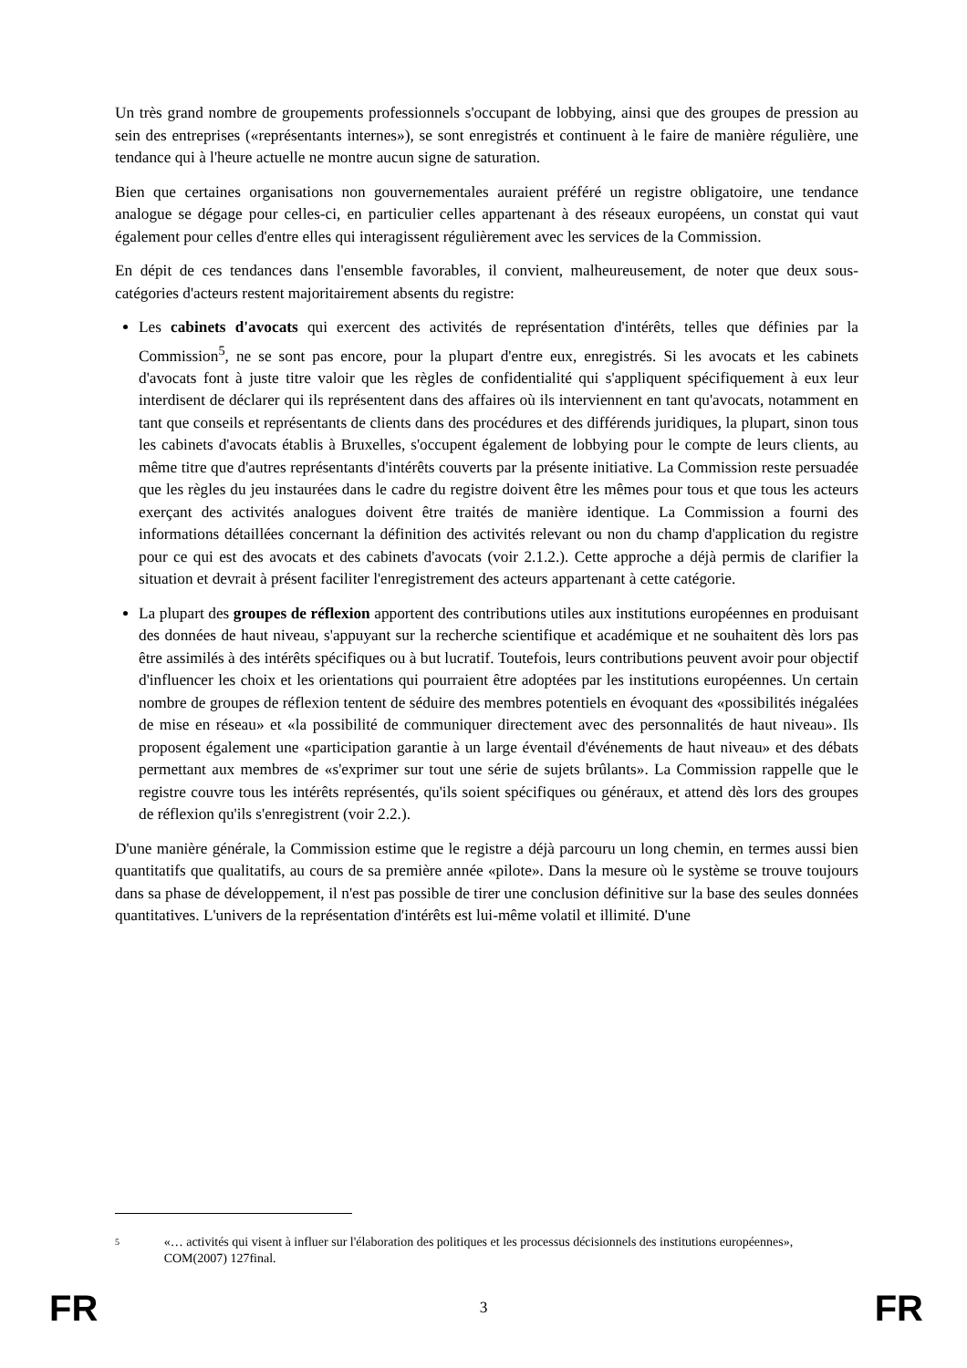Un très grand nombre de groupements professionnels s'occupant de lobbying, ainsi que des groupes de pression au sein des entreprises («représentants internes»), se sont enregistrés et continuent à le faire de manière régulière, une tendance qui à l'heure actuelle ne montre aucun signe de saturation.
Bien que certaines organisations non gouvernementales auraient préféré un registre obligatoire, une tendance analogue se dégage pour celles-ci, en particulier celles appartenant à des réseaux européens, un constat qui vaut également pour celles d'entre elles qui interagissent régulièrement avec les services de la Commission.
En dépit de ces tendances dans l'ensemble favorables, il convient, malheureusement, de noter que deux sous-catégories d'acteurs restent majoritairement absents du registre:
Les cabinets d'avocats qui exercent des activités de représentation d'intérêts, telles que définies par la Commission<sup>5</sup>, ne se sont pas encore, pour la plupart d'entre eux, enregistrés. Si les avocats et les cabinets d'avocats font à juste titre valoir que les règles de confidentialité qui s'appliquent spécifiquement à eux leur interdisent de déclarer qui ils représentent dans des affaires où ils interviennent en tant qu'avocats, notamment en tant que conseils et représentants de clients dans des procédures et des différends juridiques, la plupart, sinon tous les cabinets d'avocats établis à Bruxelles, s'occupent également de lobbying pour le compte de leurs clients, au même titre que d'autres représentants d'intérêts couverts par la présente initiative. La Commission reste persuadée que les règles du jeu instaurées dans le cadre du registre doivent être les mêmes pour tous et que tous les acteurs exerçant des activités analogues doivent être traités de manière identique. La Commission a fourni des informations détaillées concernant la définition des activités relevant ou non du champ d'application du registre pour ce qui est des avocats et des cabinets d'avocats (voir 2.1.2.). Cette approche a déjà permis de clarifier la situation et devrait à présent faciliter l'enregistrement des acteurs appartenant à cette catégorie.
La plupart des groupes de réflexion apportent des contributions utiles aux institutions européennes en produisant des données de haut niveau, s'appuyant sur la recherche scientifique et académique et ne souhaitent dès lors pas être assimilés à des intérêts spécifiques ou à but lucratif. Toutefois, leurs contributions peuvent avoir pour objectif d'influencer les choix et les orientations qui pourraient être adoptées par les institutions européennes. Un certain nombre de groupes de réflexion tentent de séduire des membres potentiels en évoquant des «possibilités inégalées de mise en réseau» et «la possibilité de communiquer directement avec des personnalités de haut niveau». Ils proposent également une «participation garantie à un large éventail d'événements de haut niveau» et des débats permettant aux membres de «s'exprimer sur tout une série de sujets brûlants». La Commission rappelle que le registre couvre tous les intérêts représentés, qu'ils soient spécifiques ou généraux, et attend dès lors des groupes de réflexion qu'ils s'enregistrent (voir 2.2.).
D'une manière générale, la Commission estime que le registre a déjà parcouru un long chemin, en termes aussi bien quantitatifs que qualitatifs, au cours de sa première année «pilote». Dans la mesure où le système se trouve toujours dans sa phase de développement, il n'est pas possible de tirer une conclusion définitive sur la base des seules données quantitatives. L'univers de la représentation d'intérêts est lui-même volatil et illimité. D'une
<sup>5</sup>
«… activités qui visent à influer sur l'élaboration des politiques et les processus décisionnels des institutions européennes», COM(2007) 127final.
FR 3 FR